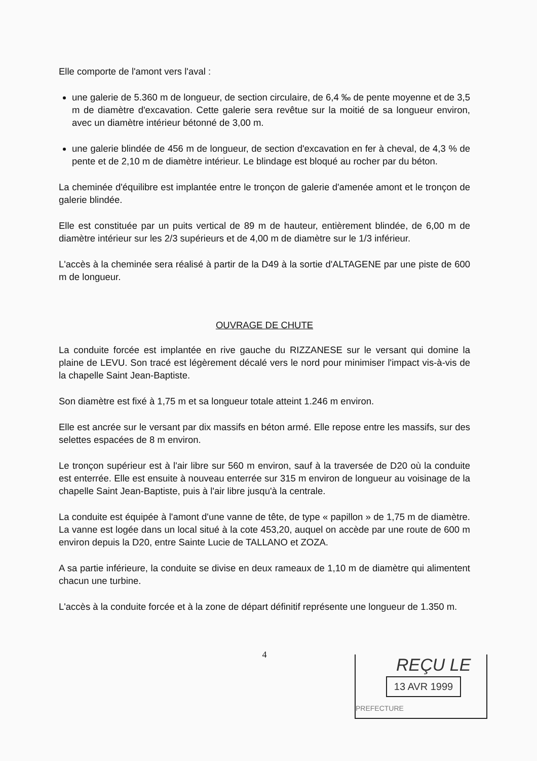Elle comporte de l'amont vers l'aval :
une galerie de 5.360 m de longueur, de section circulaire, de 6,4 ‰ de pente moyenne et de 3,5 m de diamètre d'excavation. Cette galerie sera revêtue sur la moitié de sa longueur environ, avec un diamètre intérieur bétonné de 3,00 m.
une galerie blindée de 456 m de longueur, de section d'excavation en fer à cheval, de 4,3 % de pente et de 2,10 m de diamètre intérieur. Le blindage est bloqué au rocher par du béton.
La cheminée d'équilibre est implantée entre le tronçon de galerie d'amenée amont et le tronçon de galerie blindée.
Elle est constituée par un puits vertical de 89 m de hauteur, entièrement blindée, de 6,00 m de diamètre intérieur sur les 2/3 supérieurs et de 4,00 m de diamètre sur le 1/3 inférieur.
L'accès à la cheminée sera réalisé à partir de la D49 à la sortie d'ALTAGENE par une piste de 600 m de longueur.
OUVRAGE DE CHUTE
La conduite forcée est implantée en rive gauche du RIZZANESE sur le versant qui domine la plaine de LEVU. Son tracé est légèrement décalé vers le nord pour minimiser l'impact vis-à-vis de la chapelle Saint Jean-Baptiste.
Son diamètre est fixé à 1,75 m et sa longueur totale atteint 1.246 m environ.
Elle est ancrée sur le versant par dix massifs en béton armé. Elle repose entre les massifs, sur des selettes espacées de 8 m environ.
Le tronçon supérieur est à l'air libre sur 560 m environ, sauf à la traversée de D20 où la conduite est enterrée. Elle est ensuite à nouveau enterrée sur 315 m environ de longueur au voisinage de la chapelle Saint Jean-Baptiste, puis à l'air libre jusqu'à la centrale.
La conduite est équipée à l'amont d'une vanne de tête, de type « papillon » de 1,75 m de diamètre. La vanne est logée dans un local situé à la cote 453,20, auquel on accède par une route de 600 m environ depuis la D20, entre Sainte Lucie de TALLANO et ZOZA.
A sa partie inférieure, la conduite se divise en deux rameaux de 1,10 m de diamètre qui alimentent chacun une turbine.
L'accès à la conduite forcée et à la zone de départ définitif représente une longueur de 1.350 m.
4
REÇU LE
13 AVR 1999
PREFECTURE